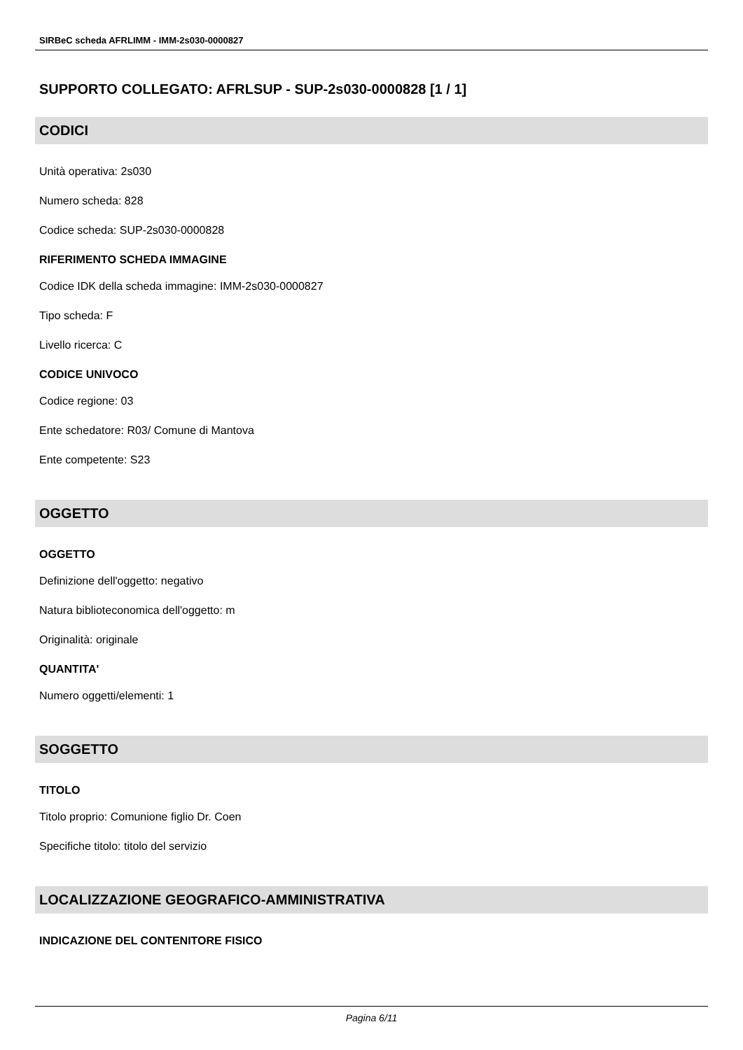SIRBeC scheda AFRLIMM - IMM-2s030-0000827
SUPPORTO COLLEGATO: AFRLSUP - SUP-2s030-0000828 [1 / 1]
CODICI
Unità operativa: 2s030
Numero scheda: 828
Codice scheda: SUP-2s030-0000828
RIFERIMENTO SCHEDA IMMAGINE
Codice IDK della scheda immagine: IMM-2s030-0000827
Tipo scheda: F
Livello ricerca: C
CODICE UNIVOCO
Codice regione: 03
Ente schedatore: R03/ Comune di Mantova
Ente competente: S23
OGGETTO
OGGETTO
Definizione dell'oggetto: negativo
Natura biblioteconomica dell'oggetto: m
Originalità: originale
QUANTITA'
Numero oggetti/elementi: 1
SOGGETTO
TITOLO
Titolo proprio: Comunione figlio Dr. Coen
Specifiche titolo: titolo del servizio
LOCALIZZAZIONE GEOGRAFICO-AMMINISTRATIVA
INDICAZIONE DEL CONTENITORE FISICO
Pagina 6/11